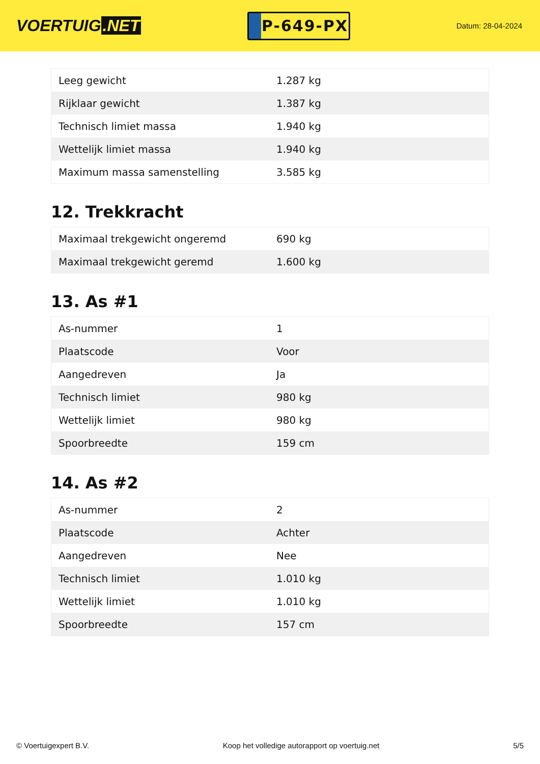VOERTUIG.NET
P-649-PX
Datum: 28-04-2024
| Leeg gewicht | 1.287 kg |
| Rijklaar gewicht | 1.387 kg |
| Technisch limiet massa | 1.940 kg |
| Wettelijk limiet massa | 1.940 kg |
| Maximum massa samenstelling | 3.585 kg |
12. Trekkracht
| Maximaal trekgewicht ongeremd | 690 kg |
| Maximaal trekgewicht geremd | 1.600 kg |
13. As #1
| As-nummer | 1 |
| Plaatscode | Voor |
| Aangedreven | Ja |
| Technisch limiet | 980 kg |
| Wettelijk limiet | 980 kg |
| Spoorbreedte | 159 cm |
14. As #2
| As-nummer | 2 |
| Plaatscode | Achter |
| Aangedreven | Nee |
| Technisch limiet | 1.010 kg |
| Wettelijk limiet | 1.010 kg |
| Spoorbreedte | 157 cm |
© Voertuigexpert B.V. Koop het volledige autorapport op voertuig.net 5/5